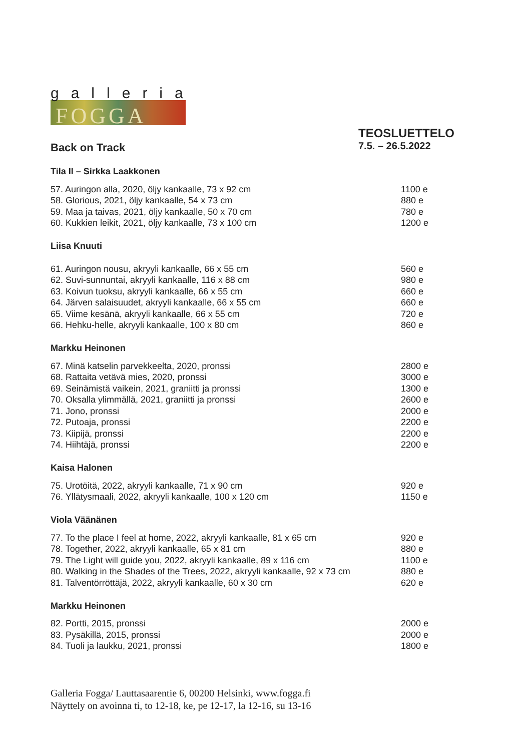galleria
FOGGA
Back on Track
TEOSLUETTELO
7.5. – 26.5.2022
Tila II – Sirkka Laakkonen
| 57. Auringon alla, 2020, öljy kankaalle, 73 x 92 cm | 1100 e |
| 58. Glorious, 2021, öljy kankaalle, 54 x 73 cm | 880 e |
| 59. Maa ja taivas, 2021, öljy kankaalle, 50 x 70 cm | 780 e |
| 60. Kukkien leikit, 2021, öljy kankaalle, 73 x 100 cm | 1200 e |
Liisa Knuuti
| 61. Auringon nousu, akryyli kankaalle, 66 x 55 cm | 560 e |
| 62. Suvi-sunnuntai, akryyli kankaalle, 116 x 88 cm | 980 e |
| 63. Koivun tuoksu, akryyli kankaalle, 66 x 55 cm | 660 e |
| 64. Järven salaisuudet, akryyli kankaalle, 66 x 55 cm | 660 e |
| 65. Viime kesänä, akryyli kankaalle, 66 x 55 cm | 720 e |
| 66. Hehku-helle, akryyli kankaalle, 100 x 80 cm | 860 e |
Markku Heinonen
| 67. Minä katselin parvekkeelta, 2020, pronssi | 2800 e |
| 68. Rattaita vetävä mies, 2020, pronssi | 3000 e |
| 69. Seinämistä vaikein, 2021, graniitti ja pronssi | 1300 e |
| 70. Oksalla ylimmällä, 2021, graniitti ja pronssi | 2600 e |
| 71. Jono, pronssi | 2000 e |
| 72. Putoaja, pronssi | 2200 e |
| 73. Kiipijä, pronssi | 2200 e |
| 74. Hiihtäjä, pronssi | 2200 e |
Kaisa Halonen
| 75. Urotöitä, 2022, akryyli kankaalle, 71 x 90 cm | 920 e |
| 76. Yllätysmaali, 2022, akryyli kankaalle, 100 x 120 cm | 1150 e |
Viola Väänänen
| 77. To the place I feel at home, 2022, akryyli kankaalle, 81 x 65 cm | 920 e |
| 78. Together, 2022, akryyli kankaalle, 65 x 81 cm | 880 e |
| 79. The Light will guide you, 2022, akryyli kankaalle, 89 x 116 cm | 1100 e |
| 80. Walking in the Shades of the Trees, 2022, akryyli kankaalle, 92 x 73 cm | 880 e |
| 81. Talventörröttäjä, 2022, akryyli kankaalle, 60 x 30 cm | 620 e |
Markku Heinonen
| 82. Portti, 2015, pronssi | 2000 e |
| 83. Pysäkillä, 2015, pronssi | 2000 e |
| 84. Tuoli ja laukku, 2021, pronssi | 1800 e |
Galleria Fogga/ Lauttasaarentie 6, 00200 Helsinki, www.fogga.fi
Näyttely on avoinna ti, to 12-18, ke, pe 12-17, la 12-16, su 13-16